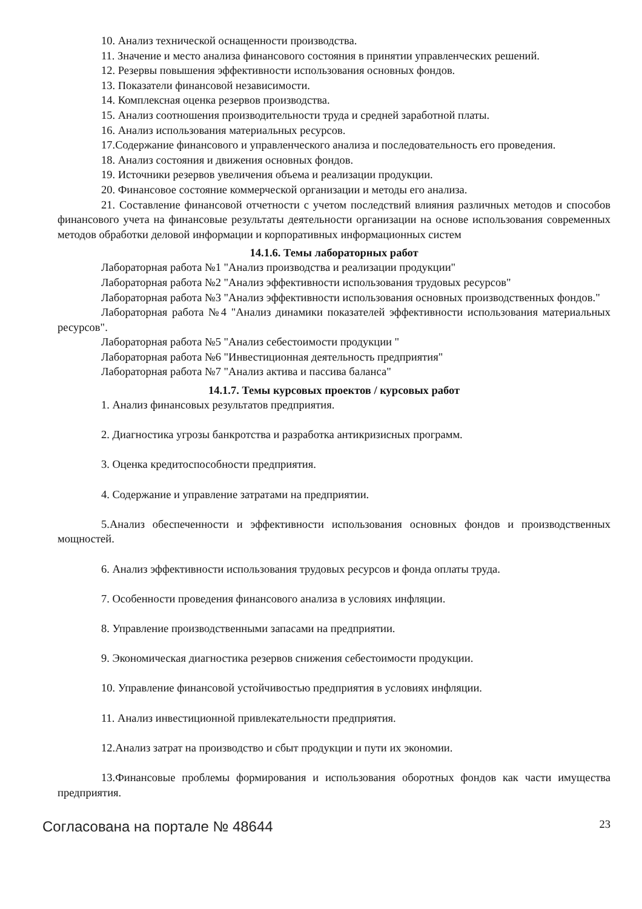10. Анализ технической оснащенности производства.
11. Значение и место анализа финансового состояния в принятии управленческих решений.
12. Резервы повышения эффективности использования основных фондов.
13. Показатели финансовой независимости.
14. Комплексная оценка резервов производства.
15. Анализ соотношения производительности труда и средней заработной платы.
16. Анализ использования материальных ресурсов.
17.Содержание финансового и управленческого анализа и последовательность его проведения.
18. Анализ состояния и движения основных фондов.
19. Источники резервов увеличения объема и реализации продукции.
20. Финансовое состояние коммерческой организации и методы его анализа.
21. Составление финансовой отчетности с учетом последствий влияния различных методов и способов финансового учета на финансовые результаты деятельности организации на основе использования современных методов обработки деловой информации и корпоративных информационных систем
14.1.6. Темы лабораторных работ
Лабораторная работа №1 "Анализ производства и реализации продукции"
Лабораторная работа №2 "Анализ эффективности использования трудовых ресурсов"
Лабораторная работа №3 "Анализ эффективности использования основных производственных фондов."
Лабораторная работа №4 "Анализ динамики показателей эффективности использования материальных ресурсов".
Лабораторная работа №5 "Анализ себестоимости продукции "
Лабораторная работа №6 "Инвестиционная деятельность предприятия"
Лабораторная работа №7 "Анализ актива и пассива баланса"
14.1.7. Темы курсовых проектов / курсовых работ
1. Анализ финансовых результатов предприятия.
2. Диагностика угрозы банкротства и разработка антикризисных программ.
3. Оценка кредитоспособности предприятия.
4. Содержание и управление затратами на предприятии.
5.Анализ обеспеченности и эффективности использования основных фондов и производственных мощностей.
6. Анализ эффективности использования трудовых ресурсов и фонда оплаты труда.
7. Особенности проведения финансового анализа в условиях инфляции.
8. Управление производственными запасами на предприятии.
9. Экономическая диагностика резервов снижения себестоимости продукции.
10. Управление финансовой устойчивостью предприятия в условиях инфляции.
11. Анализ инвестиционной привлекательности предприятия.
12.Анализ затрат на производство и сбыт продукции и пути их экономии.
13.Финансовые проблемы формирования и использования оборотных фондов как части имущества предприятия.
Согласована на портале № 48644 23